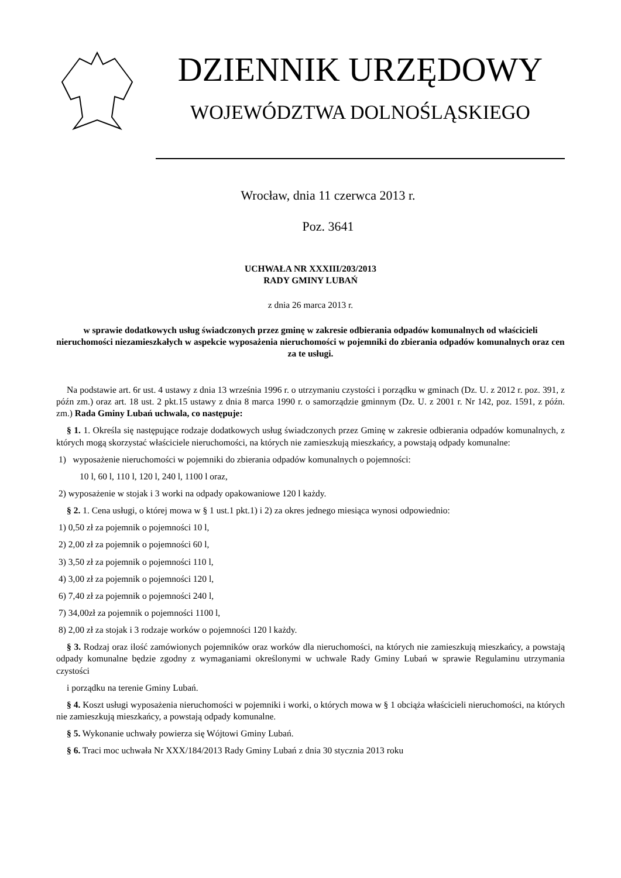DZIENNIK URZĘDOWY
WOJEWÓDZTWA DOLNOŚLĄSKIEGO
Wrocław, dnia 11 czerwca 2013 r.
Poz. 3641
UCHWAŁA NR XXXIII/203/2013
RADY GMINY LUBAŃ
z dnia 26 marca 2013 r.
w sprawie dodatkowych usług świadczonych przez gminę w zakresie odbierania odpadów komunalnych od właścicieli nieruchomości niezamieszkałych w aspekcie wyposażenia nieruchomości w pojemniki do zbierania odpadów komunalnych oraz cen za te usługi.
Na podstawie art. 6r ust. 4 ustawy z dnia 13 września 1996 r. o utrzymaniu czystości i porządku w gminach (Dz. U. z 2012 r. poz. 391, z późn zm.) oraz art. 18 ust. 2 pkt.15 ustawy z dnia 8 marca 1990 r. o samorządzie gminnym (Dz. U. z 2001 r. Nr 142, poz. 1591, z późn. zm.) Rada Gminy Lubań uchwala, co następuje:
§ 1. 1. Określa się następujące rodzaje dodatkowych usług świadczonych przez Gminę w zakresie odbierania odpadów komunalnych, z których mogą skorzystać właściciele nieruchomości, na których nie zamieszkują mieszkańcy, a powstają odpady komunalne:
1) wyposażenie nieruchomości w pojemniki do zbierania odpadów komunalnych o pojemności:
10 l, 60 l, 110 l, 120 l, 240 l, 1100 l oraz,
2) wyposażenie w stojak i 3 worki na odpady opakowaniowe 120 l każdy.
§ 2. 1. Cena usługi, o której mowa w § 1 ust.1 pkt.1) i 2) za okres jednego miesiąca wynosi odpowiednio:
1) 0,50 zł za pojemnik o pojemności 10 l,
2) 2,00 zł za pojemnik o pojemności 60 l,
3) 3,50 zł za pojemnik o pojemności 110 l,
4) 3,00 zł za pojemnik o pojemności 120 l,
6) 7,40 zł za pojemnik o pojemności 240 l,
7) 34,00zł za pojemnik o pojemności 1100 l,
8) 2,00 zł za stojak i 3 rodzaje worków o pojemności 120 l każdy.
§ 3. Rodzaj oraz ilość zamówionych pojemników oraz worków dla nieruchomości, na których nie zamieszkują mieszkańcy, a powstają odpady komunalne będzie zgodny z wymaganiami określonymi w uchwale Rady Gminy Lubań w sprawie Regulaminu utrzymania czystości
i porządku na terenie Gminy Lubań.
§ 4. Koszt usługi wyposażenia nieruchomości w pojemniki i worki, o których mowa w § 1 obciąża właścicieli nieruchomości, na których nie zamieszkują mieszkańcy, a powstają odpady komunalne.
§ 5. Wykonanie uchwały powierza się Wójtowi Gminy Lubań.
§ 6. Traci moc uchwała Nr XXX/184/2013 Rady Gminy Lubań z dnia 30 stycznia 2013 roku